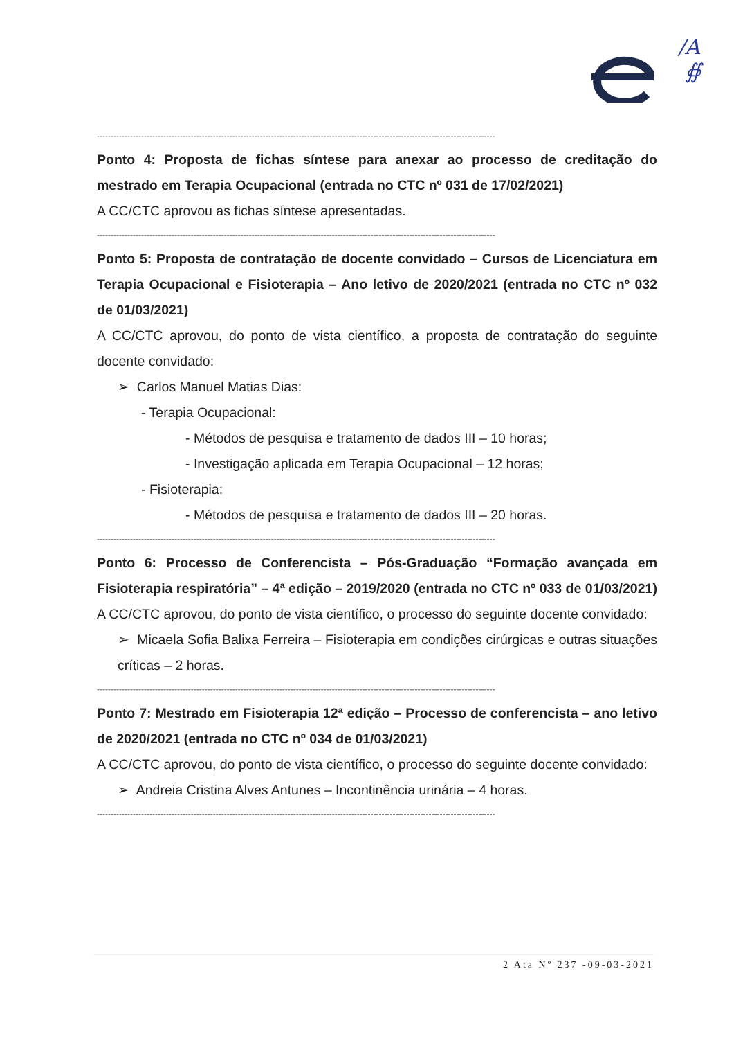/A
∯
------------------------------------------------------------------------------------------------------------------------------------------------
Ponto 4: Proposta de fichas síntese para anexar ao processo de creditação do mestrado em Terapia Ocupacional (entrada no CTC nº 031 de 17/02/2021)
A CC/CTC aprovou as fichas síntese apresentadas.
------------------------------------------------------------------------------------------------------------------------------------------------
Ponto 5: Proposta de contratação de docente convidado – Cursos de Licenciatura em Terapia Ocupacional e Fisioterapia – Ano letivo de 2020/2021 (entrada no CTC nº 032 de 01/03/2021)
A CC/CTC aprovou, do ponto de vista científico, a proposta de contratação do seguinte docente convidado:
➢ Carlos Manuel Matias Dias:
- Terapia Ocupacional:
- Métodos de pesquisa e tratamento de dados III – 10 horas;
- Investigação aplicada em Terapia Ocupacional – 12 horas;
- Fisioterapia:
- Métodos de pesquisa e tratamento de dados III – 20 horas.
------------------------------------------------------------------------------------------------------------------------------------------------
Ponto 6: Processo de Conferencista – Pós-Graduação “Formação avançada em Fisioterapia respiratória” – 4ª edição – 2019/2020 (entrada no CTC nº 033 de 01/03/2021)
A CC/CTC aprovou, do ponto de vista científico, o processo do seguinte docente convidado:
➢ Micaela Sofia Balixa Ferreira – Fisioterapia em condições cirúrgicas e outras situações críticas – 2 horas.
------------------------------------------------------------------------------------------------------------------------------------------------
Ponto 7: Mestrado em Fisioterapia 12ª edição – Processo de conferencista – ano letivo de 2020/2021 (entrada no CTC nº 034 de 01/03/2021)
A CC/CTC aprovou, do ponto de vista científico, o processo do seguinte docente convidado:
➢ Andreia Cristina Alves Antunes – Incontinência urinária – 4 horas.
------------------------------------------------------------------------------------------------------------------------------------------------
2|Ata Nº 237 -09-03-2021